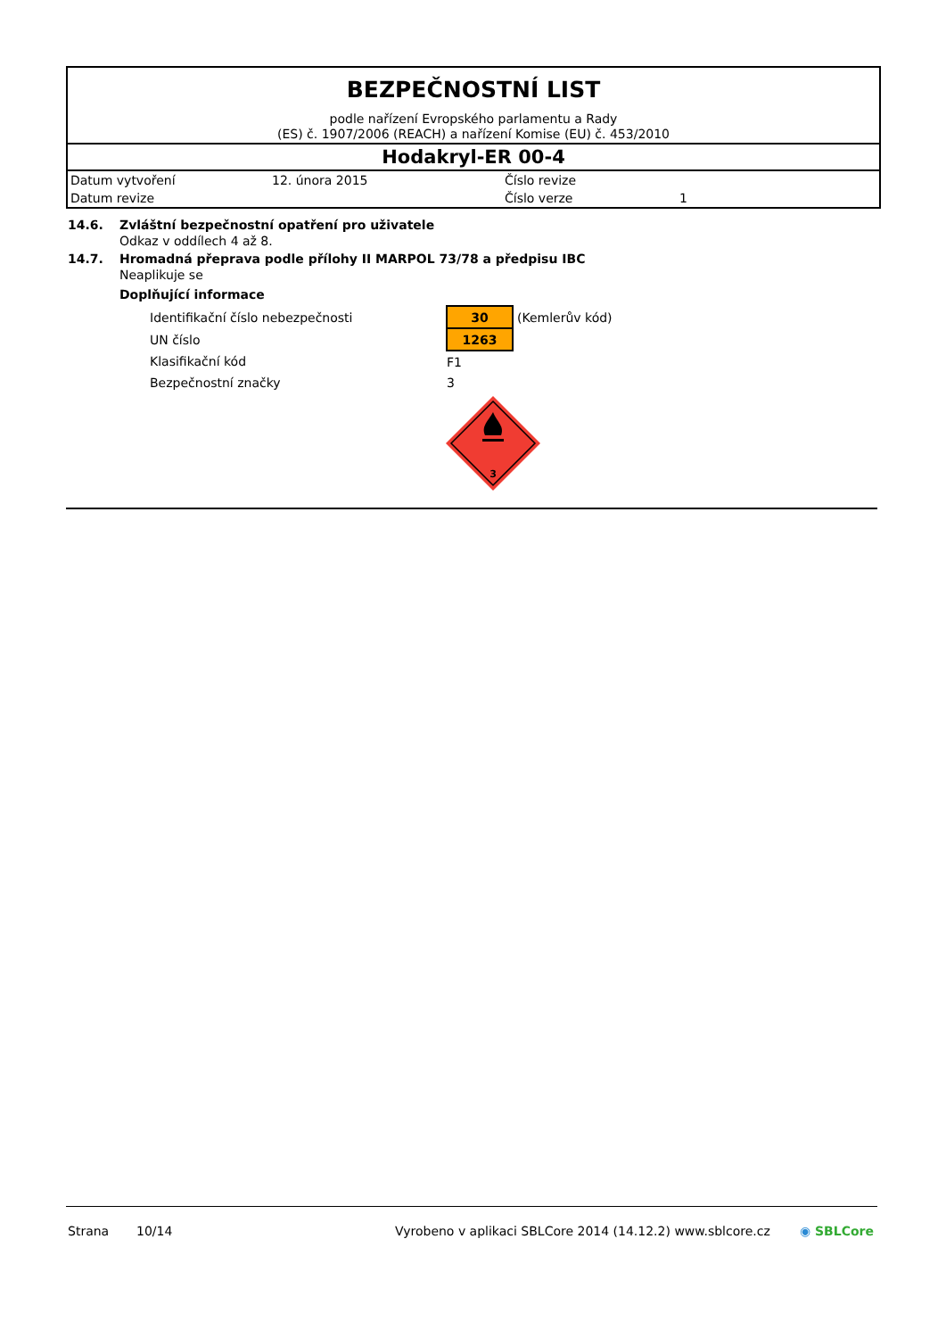BEZPEČNOSTNÍ LIST
podle nařízení Evropského parlamentu a Rady
(ES) č. 1907/2006 (REACH) a nařízení Komise (EU) č. 453/2010
Hodakryl-ER 00-4
| Datum vytvoření | 12. února 2015 | Číslo revize | |
| Datum revize | | Číslo verze | 1 |
14.6. Zvláštní bezpečnostní opatření pro uživatele
Odkaz v oddílech 4 až 8.
14.7. Hromadná přeprava podle přílohy II MARPOL 73/78 a předpisu IBC
Neaplikuje se
Doplňující informace
| Identifikační číslo nebezpečnosti | 30 | (Kemlerův kód) |
| UN číslo | 1263 | |
| Klasifikační kód | F1 | |
| Bezpečnostní značky | 3 | |
3
Strana 10/14 Vyrobeno v aplikaci SBLCore 2014 (14.12.2) www.sblcore.cz ◉ SBLCore